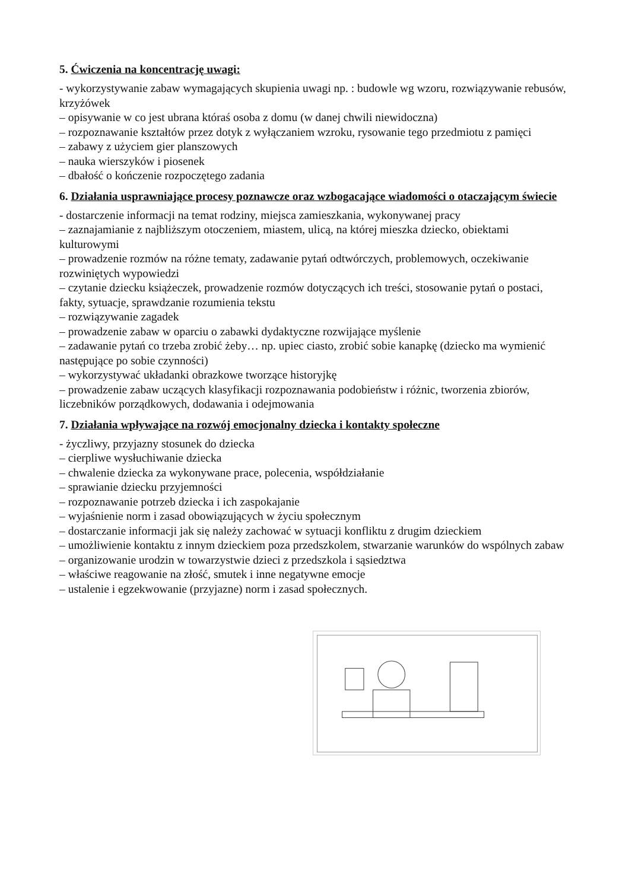5. Ćwiczenia na koncentrację uwagi:
- wykorzystywanie zabaw wymagających skupienia uwagi np. : budowle wg wzoru, rozwiązywanie rebusów, krzyżówek
– opisywanie w co jest ubrana któraś osoba z domu (w danej chwili niewidoczna)
– rozpoznawanie kształtów przez dotyk z wyłączaniem wzroku, rysowanie tego przedmiotu z pamięci
– zabawy z użyciem gier planszowych
– nauka wierszyków i piosenek
– dbałość o kończenie rozpoczętego zadania
6. Działania usprawniające procesy poznawcze oraz wzbogacające wiadomości o otaczającym świecie
- dostarczenie informacji na temat rodziny, miejsca zamieszkania, wykonywanej pracy
– zaznajamianie z najbliższym otoczeniem, miastem, ulicą, na której mieszka dziecko, obiektami kulturowymi
– prowadzenie rozmów na różne tematy, zadawanie pytań odtwórczych, problemowych, oczekiwanie rozwiniętych wypowiedzi
– czytanie dziecku książeczek, prowadzenie rozmów dotyczących ich treści, stosowanie pytań o postaci, fakty, sytuacje, sprawdzanie rozumienia tekstu
– rozwiązywanie zagadek
– prowadzenie zabaw w oparciu o zabawki dydaktyczne rozwijające myślenie
– zadawanie pytań co trzeba zrobić żeby… np. upiec ciasto, zrobić sobie kanapkę (dziecko ma wymienić następujące po sobie czynności)
– wykorzystywać układanki obrazkowe tworzące historyjkę
– prowadzenie zabaw uczących klasyfikacji rozpoznawania podobieństw i różnic, tworzenia zbiorów, liczebników porządkowych, dodawania i odejmowania
7. Działania wpływające na rozwój emocjonalny dziecka i kontakty społeczne
- życzliwy, przyjazny stosunek do dziecka
– cierpliwe wysłuchiwanie dziecka
– chwalenie dziecka za wykonywane prace, polecenia, współdziałanie
– sprawianie dziecku przyjemności
– rozpoznawanie potrzeb dziecka i ich zaspokajanie
– wyjaśnienie norm i zasad obowiązujących w życiu społecznym
– dostarczanie informacji jak się należy zachować w sytuacji konfliktu z drugim dzieckiem
– umożliwienie kontaktu z innym dzieckiem poza przedszkolem, stwarzanie warunków do wspólnych zabaw
– organizowanie urodzin w towarzystwie dzieci z przedszkola i sąsiedztwa
– właściwe reagowanie na złość, smutek i inne negatywne emocje
– ustalenie i egzekwowanie (przyjazne) norm i zasad społecznych.